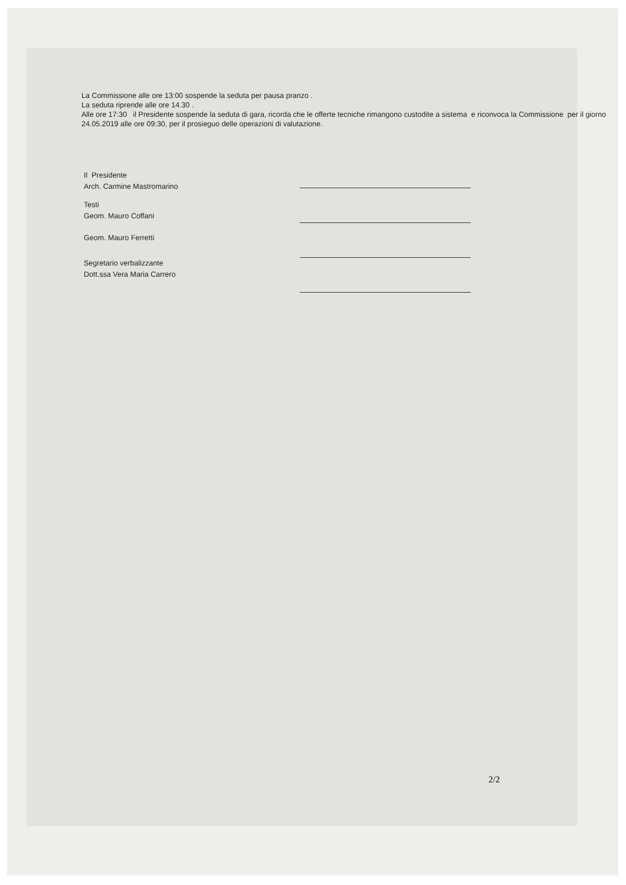La Commissione alle ore 13:00 sospende la seduta per pausa pranzo .
La seduta riprende alle ore 14.30 .
Alle ore 17:30 il Presidente sospende la seduta di gara, ricorda che le offerte tecniche rimangono custodite a sistema e riconvoca la Commissione per il giorno 24.05.2019 alle ore 09:30, per il prosieguo delle operazioni di valutazione.
Il Presidente
Arch. Carmine Mastromarino
Testi
Geom. Mauro Coffani
Geom. Mauro Ferretti
Segretario verbalizzante
Dott.ssa Vera Maria Carrero
2/2